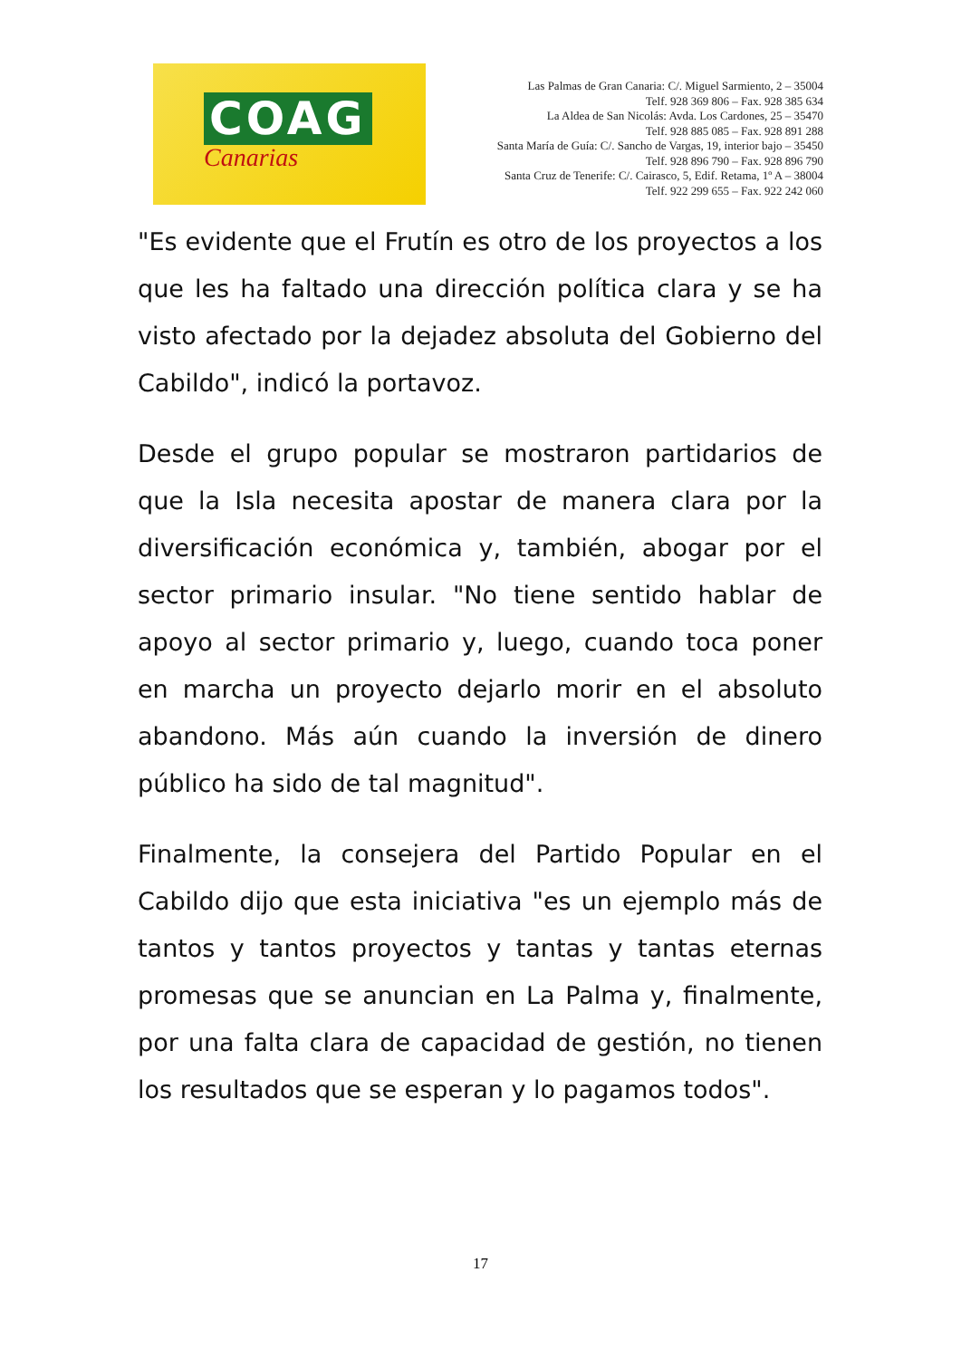COAG
Canarias
Las Palmas de Gran Canaria: C/. Miguel Sarmiento, 2 – 35004
Telf. 928 369 806 – Fax. 928 385 634
La Aldea de San Nicolás: Avda. Los Cardones, 25 – 35470
Telf. 928 885 085 – Fax. 928 891 288
Santa María de Guía: C/. Sancho de Vargas, 19, interior bajo – 35450
Telf. 928 896 790 – Fax. 928 896 790
Santa Cruz de Tenerife: C/. Cairasco, 5, Edif. Retama, 1º A – 38004
Telf. 922 299 655 – Fax. 922 242 060
"Es evidente que el Frutín es otro de los proyectos a los que les ha faltado una dirección política clara y se ha visto afectado por la dejadez absoluta del Gobierno del Cabildo", indicó la portavoz.
Desde el grupo popular se mostraron partidarios de que la Isla necesita apostar de manera clara por la diversificación económica y, también, abogar por el sector primario insular. "No tiene sentido hablar de apoyo al sector primario y, luego, cuando toca poner en marcha un proyecto dejarlo morir en el absoluto abandono. Más aún cuando la inversión de dinero público ha sido de tal magnitud".
Finalmente, la consejera del Partido Popular en el Cabildo dijo que esta iniciativa "es un ejemplo más de tantos y tantos proyectos y tantas y tantas eternas promesas que se anuncian en La Palma y, finalmente, por una falta clara de capacidad de gestión, no tienen los resultados que se esperan y lo pagamos todos".
17